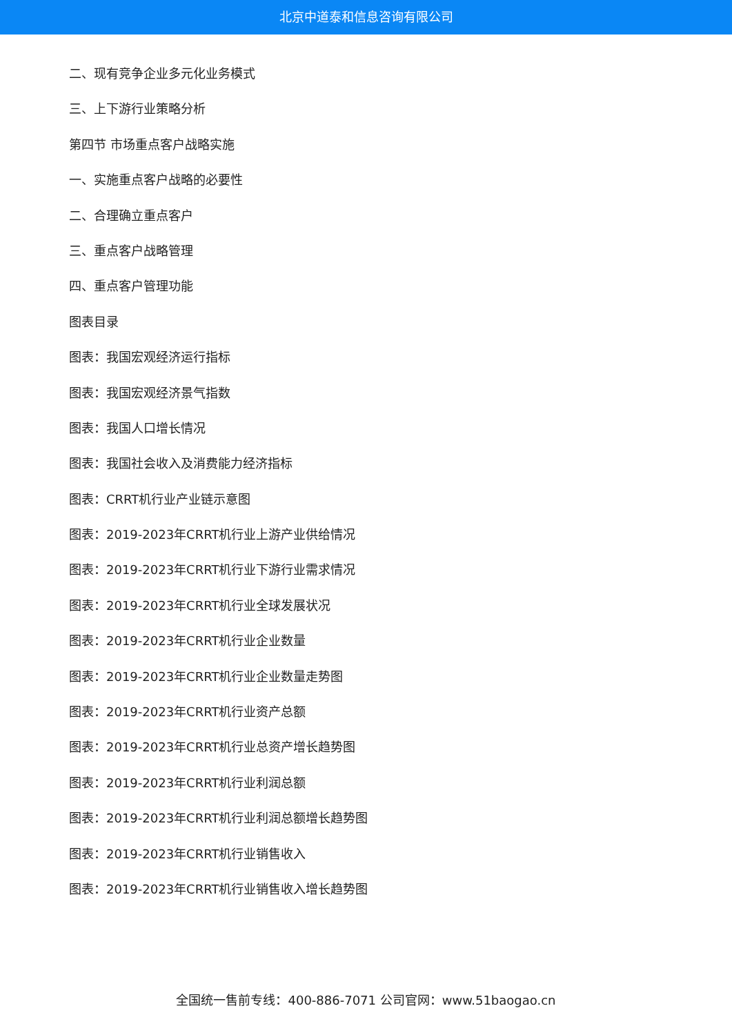北京中道泰和信息咨询有限公司
二、现有竞争企业多元化业务模式
三、上下游行业策略分析
第四节 市场重点客户战略实施
一、实施重点客户战略的必要性
二、合理确立重点客户
三、重点客户战略管理
四、重点客户管理功能
图表目录
图表：我国宏观经济运行指标
图表：我国宏观经济景气指数
图表：我国人口增长情况
图表：我国社会收入及消费能力经济指标
图表：CRRT机行业产业链示意图
图表：2019-2023年CRRT机行业上游产业供给情况
图表：2019-2023年CRRT机行业下游行业需求情况
图表：2019-2023年CRRT机行业全球发展状况
图表：2019-2023年CRRT机行业企业数量
图表：2019-2023年CRRT机行业企业数量走势图
图表：2019-2023年CRRT机行业资产总额
图表：2019-2023年CRRT机行业总资产增长趋势图
图表：2019-2023年CRRT机行业利润总额
图表：2019-2023年CRRT机行业利润总额增长趋势图
图表：2019-2023年CRRT机行业销售收入
图表：2019-2023年CRRT机行业销售收入增长趋势图
全国统一售前专线：400-886-7071 公司官网：www.51baogao.cn